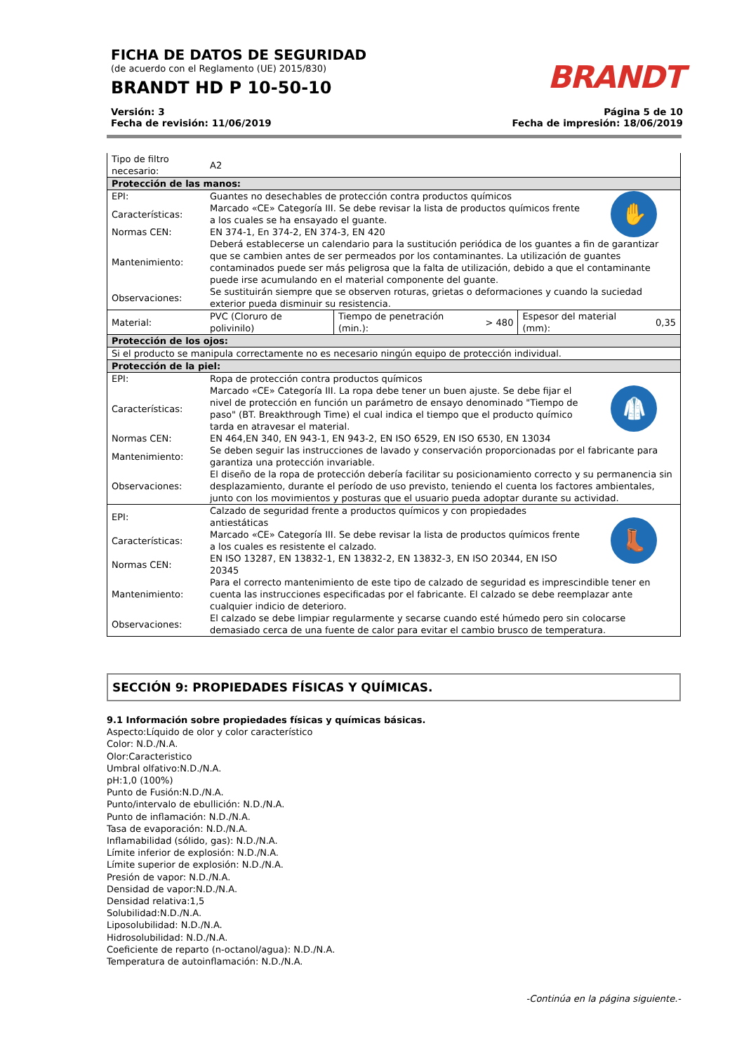FICHA DE DATOS DE SEGURIDAD
(de acuerdo con el Reglamento (UE) 2015/830)
BRANDT HD P 10-50-10
BRANDT
Versión: 3
Fecha de revisión: 11/06/2019
Página 5 de 10
Fecha de impresión: 18/06/2019
| Tipo de filtro necesario: | A2 | |
| Protección de las manos: | | |
| EPI: | Guantes no desechables de protección contra productos químicos | ✋ |
| Características: | Marcado «CE» Categoría III. Se debe revisar la lista de productos químicos frente a los cuales se ha ensayado el guante. | |
| Normas CEN: | EN 374-1, En 374-2, EN 374-3, EN 420 | |
| Mantenimiento: | Deberá establecerse un calendario para la sustitución periódica de los guantes a fin de garantizar que se cambien antes de ser permeados por los contaminantes. La utilización de guantes contaminados puede ser más peligrosa que la falta de utilización, debido a que el contaminante puede irse acumulando en el material componente del guante. | |
| Observaciones: | Se sustituirán siempre que se observen roturas, grietas o deformaciones y cuando la suciedad exterior pueda disminuir su resistencia. | |
| Material: | PVC (Cloruro de polivinilo) | Tiempo de penetración (min.): | > 480 | Espesor del material (mm): | 0,35 |
| Protección de los ojos: | | |
| Si el producto se manipula correctamente no es necesario ningún equipo de protección individual. | | |
| Protección de la piel: | | |
| EPI: | Ropa de protección contra productos químicos | 🥼 |
| Características: | Marcado «CE» Categoría III. La ropa debe tener un buen ajuste. Se debe fijar el nivel de protección en función un parámetro de ensayo denominado "Tiempo de paso" (BT. Breakthrough Time) el cual indica el tiempo que el producto químico tarda en atravesar el material. | |
| Normas CEN: | EN 464,EN 340, EN 943-1, EN 943-2, EN ISO 6529, EN ISO 6530, EN 13034 | |
| Mantenimiento: | Se deben seguir las instrucciones de lavado y conservación proporcionadas por el fabricante para garantiza una protección invariable. | |
| Observaciones: | El diseño de la ropa de protección debería facilitar su posicionamiento correcto y su permanencia sin desplazamiento, durante el período de uso previsto, teniendo el cuenta los factores ambientales, junto con los movimientos y posturas que el usuario pueda adoptar durante su actividad. | |
| EPI: | Calzado de seguridad frente a productos químicos y con propiedades antiestáticas | 👢 |
| Características: | Marcado «CE» Categoría III. Se debe revisar la lista de productos químicos frente a los cuales es resistente el calzado. | |
| Normas CEN: | EN ISO 13287, EN 13832-1, EN 13832-2, EN 13832-3, EN ISO 20344, EN ISO 20345 | |
| Mantenimiento: | Para el correcto mantenimiento de este tipo de calzado de seguridad es imprescindible tener en cuenta las instrucciones especificadas por el fabricante. El calzado se debe reemplazar ante cualquier indicio de deterioro. | |
| Observaciones: | El calzado se debe limpiar regularmente y secarse cuando esté húmedo pero sin colocarse demasiado cerca de una fuente de calor para evitar el cambio brusco de temperatura. | |
SECCIÓN 9: PROPIEDADES FÍSICAS Y QUÍMICAS.
9.1 Información sobre propiedades físicas y químicas básicas.
Aspecto:Líquido de olor y color característico
Color: N.D./N.A.
Olor:Caracteristico
Umbral olfativo:N.D./N.A.
pH:1,0 (100%)
Punto de Fusión:N.D./N.A.
Punto/intervalo de ebullición: N.D./N.A.
Punto de inflamación: N.D./N.A.
Tasa de evaporación: N.D./N.A.
Inflamabilidad (sólido, gas): N.D./N.A.
Límite inferior de explosión: N.D./N.A.
Límite superior de explosión: N.D./N.A.
Presión de vapor: N.D./N.A.
Densidad de vapor:N.D./N.A.
Densidad relativa:1,5
Solubilidad:N.D./N.A.
Liposolubilidad: N.D./N.A.
Hidrosolubilidad: N.D./N.A.
Coeficiente de reparto (n-octanol/agua): N.D./N.A.
Temperatura de autoinflamación: N.D./N.A.
-Continúa en la página siguiente.-